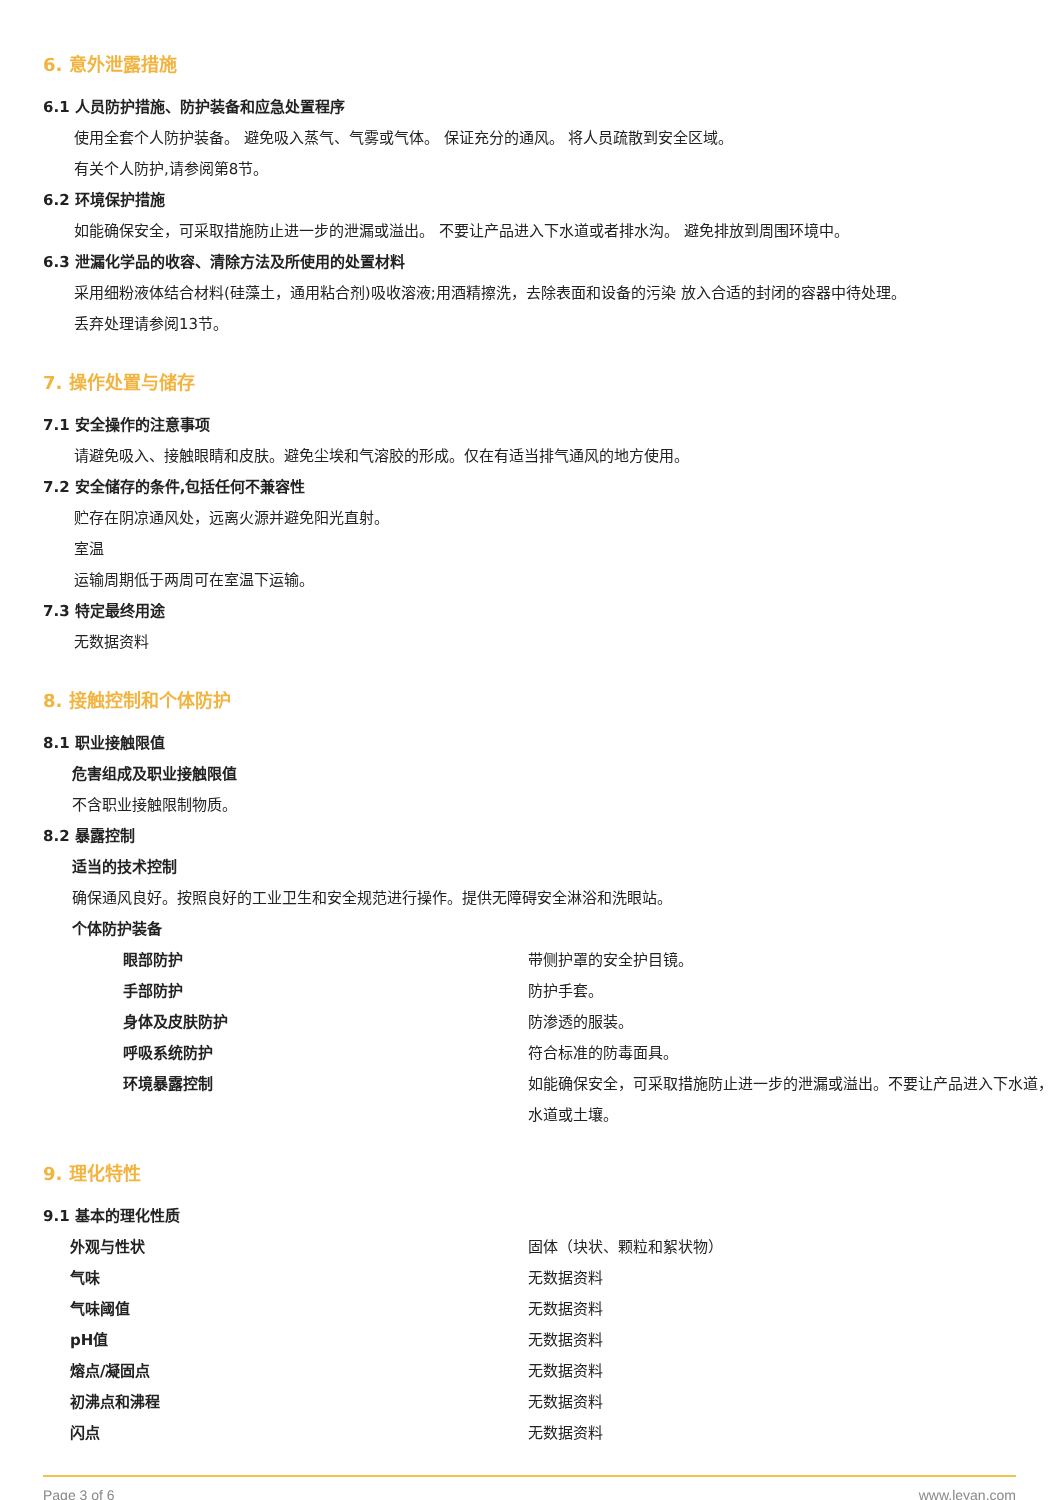6. 意外泄露措施
6.1 人员防护措施、防护装备和应急处置程序
使用全套个人防护装备。 避免吸入蒸气、气雾或气体。 保证充分的通风。 将人员疏散到安全区域。
有关个人防护,请参阅第8节。
6.2 环境保护措施
如能确保安全，可采取措施防止进一步的泄漏或溢出。 不要让产品进入下水道或者排水沟。 避免排放到周围环境中。
6.3 泄漏化学品的收容、清除方法及所使用的处置材料
采用细粉液体结合材料(硅藻土，通用粘合剂)吸收溶液;用酒精擦洗，去除表面和设备的污染 放入合适的封闭的容器中待处理。
丢弃处理请参阅13节。
7. 操作处置与储存
7.1 安全操作的注意事项
请避免吸入、接触眼睛和皮肤。避免尘埃和气溶胶的形成。仅在有适当排气通风的地方使用。
7.2 安全储存的条件,包括任何不兼容性
贮存在阴凉通风处，远离火源并避免阳光直射。
室温
运输周期低于两周可在室温下运输。
7.3 特定最终用途
无数据资料
8. 接触控制和个体防护
8.1 职业接触限值
危害组成及职业接触限值
不含职业接触限制物质。
8.2 暴露控制
适当的技术控制
确保通风良好。按照良好的工业卫生和安全规范进行操作。提供无障碍安全淋浴和洗眼站。
个体防护装备
| 眼部防护 | 带侧护罩的安全护目镜。 |
| 手部防护 | 防护手套。 |
| 身体及皮肤防护 | 防渗透的服装。 |
| 呼吸系统防护 | 符合标准的防毒面具。 |
| 环境暴露控制 | 如能确保安全，可采取措施防止进一步的泄漏或溢出。不要让产品进入下水道，水道或土壤。 |
9. 理化特性
9.1 基本的理化性质
| 外观与性状 | 固体（块状、颗粒和絮状物） |
| 气味 | 无数据资料 |
| 气味阈值 | 无数据资料 |
| pH值 | 无数据资料 |
| 熔点/凝固点 | 无数据资料 |
| 初沸点和沸程 | 无数据资料 |
| 闪点 | 无数据资料 |
Page 3 of 6 www.leyan.com